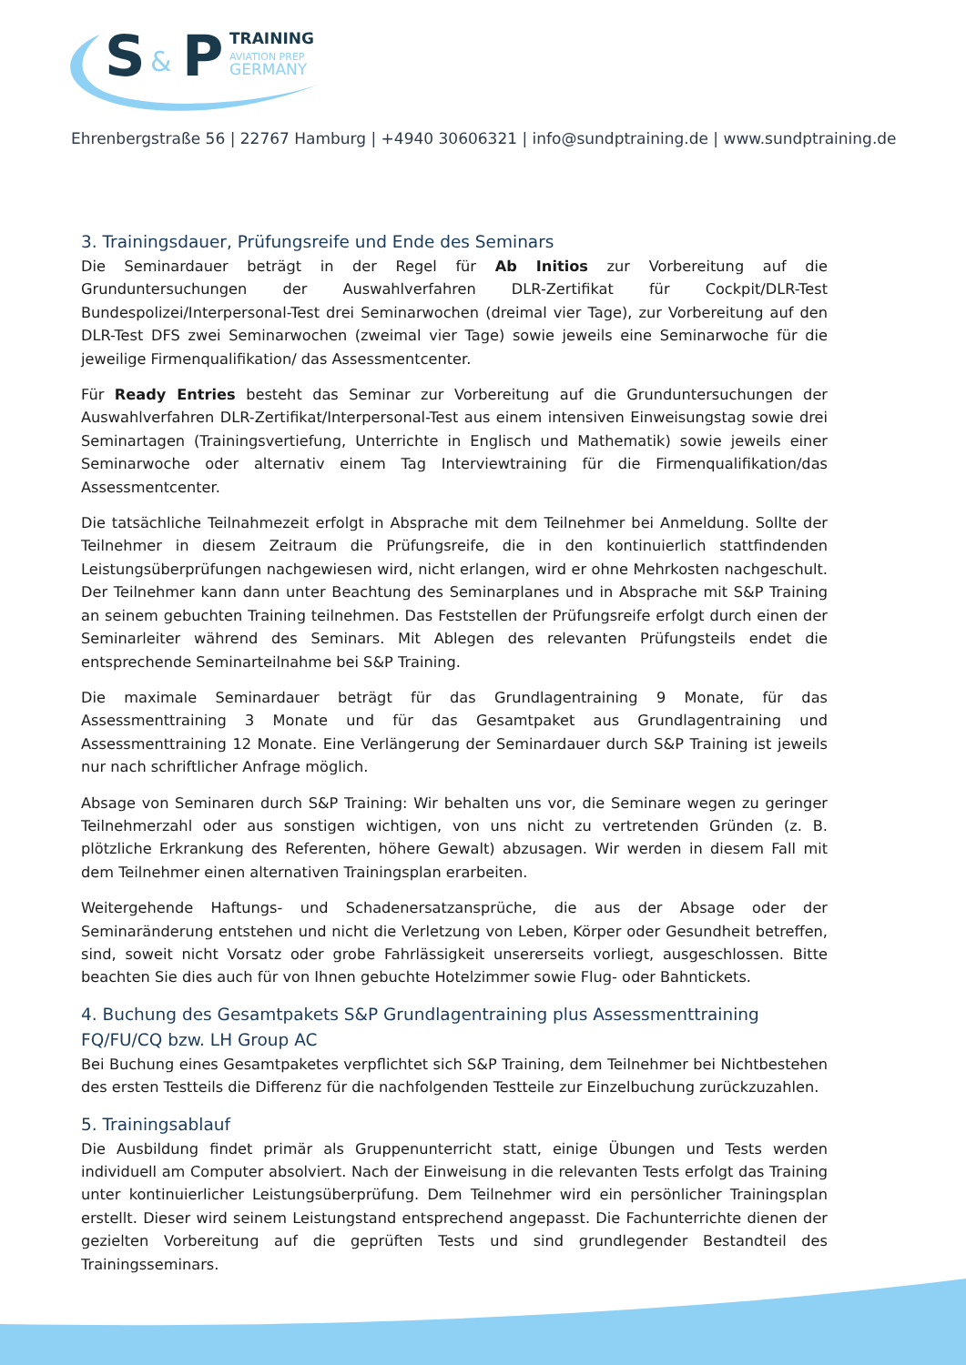S
&
P
TRAINING
AVIATION PREP
GERMANY
Ehrenbergstraße 56 | 22767 Hamburg | +4940 30606321 | info@sundptraining.de | www.sundptraining.de
3. Trainingsdauer, Prüfungsreife und Ende des Seminars
Die Seminardauer beträgt in der Regel für Ab Initios zur Vorbereitung auf die Grunduntersuchungen der Auswahlverfahren DLR-Zertifikat für Cockpit/DLR-Test Bundespolizei/Interpersonal-Test drei Seminar­wochen (dreimal vier Tage), zur Vorbereitung auf den DLR-Test DFS zwei Seminarwochen (zweimal vier Tage) sowie jeweils eine Seminarwoche für die jeweilige Firmenqualifikation/ das Assessmentcenter.
Für Ready Entries besteht das Seminar zur Vorbereitung auf die Grunduntersuchungen der Auswahl­verfahren DLR-Zertifikat/Interpersonal-Test aus einem intensiven Einweisungstag sowie drei Seminar­tagen (Trainingsvertiefung, Unterrichte in Englisch und Mathematik) sowie jeweils einer Seminarwoche oder alternativ einem Tag Interviewtraining für die Firmenqualifikation/das Assessmentcenter.
Die tatsächliche Teilnahmezeit erfolgt in Absprache mit dem Teilnehmer bei Anmeldung. Sollte der Teil­nehmer in diesem Zeitraum die Prüfungsreife, die in den kontinuierlich stattfindenden Leistungsüber­prüfungen nachgewiesen wird, nicht erlangen, wird er ohne Mehrkosten nachgeschult. Der Teilnehmer kann dann unter Beachtung des Seminarplanes und in Absprache mit S&P Training an seinem gebuchten Training teilnehmen. Das Feststellen der Prüfungsreife erfolgt durch einen der Seminarleiter während des Seminars. Mit Ablegen des relevanten Prüfungsteils endet die entsprechende Seminarteilnahme bei S&P Training.
Die maximale Seminardauer beträgt für das Grundlagentraining 9 Monate, für das Assessmenttraining 3 Monate und für das Gesamtpaket aus Grundlagentraining und Assessmenttraining 12 Monate. Eine Verlängerung der Seminardauer durch S&P Training ist jeweils nur nach schriftlicher Anfrage möglich.
Absage von Seminaren durch S&P Training: Wir behalten uns vor, die Seminare wegen zu geringer Teil­nehmerzahl oder aus sonstigen wichtigen, von uns nicht zu vertretenden Gründen (z. B. plötzliche Er­krankung des Referenten, höhere Gewalt) abzusagen. Wir werden in diesem Fall mit dem Teilnehmer einen alternativen Trainingsplan erarbeiten.
Weitergehende Haftungs- und Schadenersatzansprüche, die aus der Absage oder der Seminaränderung entstehen und nicht die Verletzung von Leben, Körper oder Gesundheit betreffen, sind, soweit nicht Vorsatz oder grobe Fahrlässigkeit unsererseits vorliegt, ausgeschlossen. Bitte beachten Sie dies auch für von Ihnen gebuchte Hotelzimmer sowie Flug- oder Bahntickets.
4. Buchung des Gesamtpakets S&P Grundlagentraining plus Assessmenttraining FQ/FU/CQ bzw. LH Group AC
Bei Buchung eines Gesamtpaketes verpflichtet sich S&P Training, dem Teilnehmer bei Nichtbestehen des ersten Testteils die Differenz für die nachfolgenden Testteile zur Einzelbuchung zurückzuzahlen.
5. Trainingsablauf
Die Ausbildung findet primär als Gruppenunterricht statt, einige Übungen und Tests werden individuell am Computer absolviert. Nach der Einweisung in die relevanten Tests erfolgt das Training unter konti­nuierlicher Leistungsüberprüfung. Dem Teilnehmer wird ein persönlicher Trainingsplan erstellt. Dieser wird seinem Leistungstand entsprechend angepasst. Die Fachunterrichte dienen der gezielten Vorbe­reitung auf die geprüften Tests und sind grundlegender Bestandteil des Trainingsseminars.